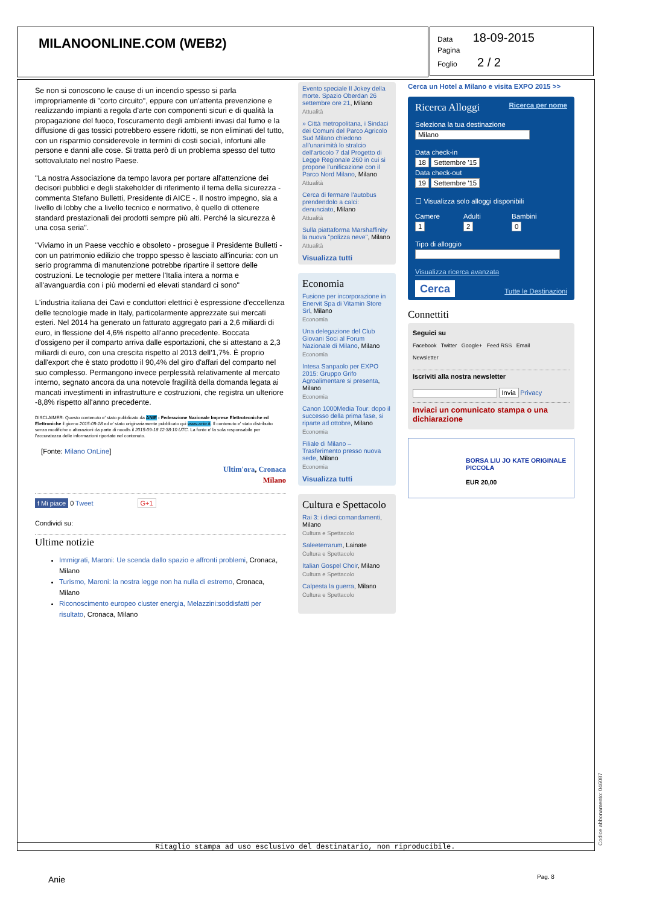MILANOONLINE.COM (WEB2)
Data 18-09-2015
Pagina
Foglio 2 / 2
Se non si conoscono le cause di un incendio spesso si parla impropriamente di "corto circuito", eppure con un'attenta prevenzione e realizzando impianti a regola d'arte con componenti sicuri e di qualità la propagazione del fuoco, l'oscuramento degli ambienti invasi dal fumo e la diffusione di gas tossici potrebbero essere ridotti, se non eliminati del tutto, con un risparmio considerevole in termini di costi sociali, infortuni alle persone e danni alle cose. Si tratta però di un problema spesso del tutto sottovalutato nel nostro Paese.
"La nostra Associazione da tempo lavora per portare all'attenzione dei decisori pubblici e degli stakeholder di riferimento il tema della sicurezza - commenta Stefano Bulletti, Presidente di AICE -. Il nostro impegno, sia a livello di lobby che a livello tecnico e normativo, è quello di ottenere standard prestazionali dei prodotti sempre più alti. Perché la sicurezza è una cosa seria".
"Viviamo in un Paese vecchio e obsoleto - prosegue il Presidente Bulletti - con un patrimonio edilizio che troppo spesso è lasciato all'incuria: con un serio programma di manutenzione potrebbe ripartire il settore delle costruzioni. Le tecnologie per mettere l'Italia intera a norma e all'avanguardia con i più moderni ed elevati standard ci sono"
L'industria italiana dei Cavi e conduttori elettrici è espressione d'eccellenza delle tecnologie made in Italy, particolarmente apprezzate sui mercati esteri. Nel 2014 ha generato un fatturato aggregato pari a 2,6 miliardi di euro, in flessione del 4,6% rispetto all'anno precedente. Boccata d'ossigeno per il comparto arriva dalle esportazioni, che si attestano a 2,3 miliardi di euro, con una crescita rispetto al 2013 dell'1,7%. È proprio dall'export che è stato prodotto il 90,4% del giro d'affari del comparto nel suo complesso. Permangono invece perplessità relativamente al mercato interno, segnato ancora da una notevole fragilità della domanda legata ai mancati investimenti in infrastrutture e costruzioni, che registra un ulteriore -8,8% rispetto all'anno precedente.
DISCLAIMER: Questo contenuto e' stato pubblicato da ANIE - Federazione Nazionale Imprese Elettrotecniche ed Elettroniche il giorno 2015-09-18 ed e' stato originariamente pubblicato qui www.anie.it. Il contenuto e' stato distribuito senza modifiche o alterazioni da parte di noodls il 2015-09-18 12:38:10 UTC. La fonte e' la sola responsabile per l'accuratezza delle informazioni riportate nel contenuto.
[Fonte: Milano OnLine]
Ultim'ora, Cronaca
Milano
f Mi piace 0 Tweet G+1
Condividi su:
Ultime notizie
Immigrati, Maroni: Ue scenda dallo spazio e affronti problemi, Cronaca, Milano
Turismo, Maroni: la nostra legge non ha nulla di estremo, Cronaca, Milano
Riconoscimento europeo cluster energia, Melazzini:soddisfatti per risultato, Cronaca, Milano
Evento speciale Il Jokey della morte. Spazio Oberdan 26 settembre ore 21, Milano
Attualità
» Città metropolitana, i Sindaci dei Comuni del Parco Agricolo Sud Milano chiedono all'unanimità lo stralcio dell'articolo 7 dal Progetto di Legge Regionale 260 in cui si propone l'unificazione con il Parco Nord Milano, Milano
Attualità
Cerca di fermare l'autobus prendendolo a calci: denunciato, Milano
Attualità
Sulla piattaforma Marshaffinity la nuova "polizza neve", Milano
Attualità
Visualizza tutti
Economia
Fusione per incorporazione in Enervit Spa di Vitamin Store Srl, Milano
Economia
Una delegazione del Club Giovani Soci al Forum Nazionale di Milano, Milano
Economia
Intesa Sanpaolo per EXPO 2015: Gruppo Grifo Agroalimentare si presenta, Milano
Economia
Canon 1000Media Tour: dopo il successo della prima fase, si riparte ad ottobre, Milano
Economia
Filiale di Milano – Trasferimento presso nuova sede, Milano
Economia
Visualizza tutti
Cultura e Spettacolo
Rai 3: i dieci comandamenti, Milano
Cultura e Spettacolo
Saleeterrarum, Lainate
Cultura e Spettacolo
Italian Gospel Choir, Milano
Cultura e Spettacolo
Calpesta la guerra, Milano
Cultura e Spettacolo
Cerca un Hotel a Milano e visita EXPO 2015 >>
Ricerca Alloggi Ricerca per nome
Seleziona la tua destinazione
Milano
Data check-in
18 Settembre '15
Data check-out
19 Settembre '15
☐ Visualizza solo alloggi disponibili
Camere Adulti Bambini
1 2 0
Tipo di alloggio
Visualizza ricerca avanzata
Cerca Tutte le Destinazioni
Connettiti
Seguici su
Facebook Twitter Google+ Feed RSS Email
Newsletter
Iscriviti alla nostra newsletter
Invia Privacy
Inviaci un comunicato stampa o una dichiarazione
BORSA LIU JO KATE ORIGINALE PICCOLA
EUR 20,00
Codice abbonamento: 046087
Ritaglio stampa ad uso esclusivo del destinatario, non riproducibile.
Anie Pag. 8